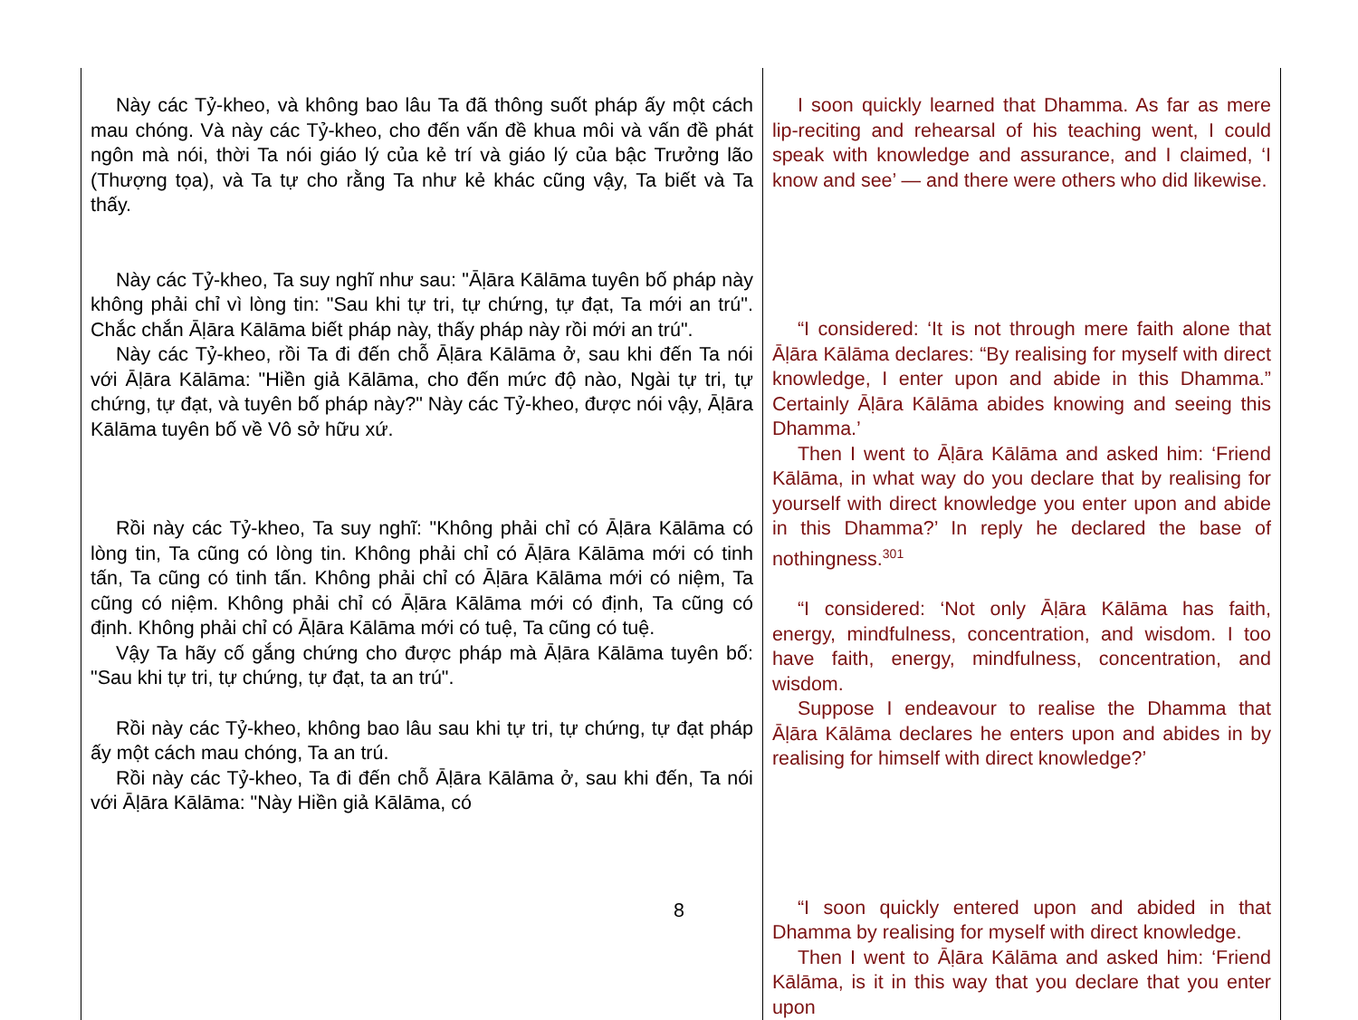| Này các Tỷ-kheo, và không bao lâu Ta đã thông suốt pháp ấy một cách mau chóng. Và này các Tỷ-kheo, cho đến vấn đề khua môi và vấn đề phát ngôn mà nói, thời Ta nói giáo lý của kẻ trí và giáo lý của bậc Trưởng lão (Thượng tọa), và Ta tự cho rằng Ta như kẻ khác cũng vậy, Ta biết và Ta thấy. Này các Tỷ-kheo, Ta suy nghĩ như sau: "Āḷāra Kālāma tuyên bố pháp này không phải chỉ vì lòng tin: "Sau khi tự tri, tự chứng, tự đạt, Ta mới an trú". Chắc chắn Āḷāra Kālāma biết pháp này, thấy pháp này rồi mới an trú". Này các Tỷ-kheo, rồi Ta đi đến chỗ Āḷāra Kālāma ở, sau khi đến Ta nói với Āḷāra Kālāma: "Hiền giả Kālāma, cho đến mức độ nào, Ngài tự tri, tự chứng, tự đạt, và tuyên bố pháp này?" Này các Tỷ-kheo, được nói vậy, Āḷāra Kālāma tuyên bố về Vô sở hữu xứ. Rồi này các Tỷ-kheo, Ta suy nghĩ: "Không phải chỉ có Āḷāra Kālāma có lòng tin, Ta cũng có lòng tin. Không phải chỉ có Āḷāra Kālāma mới có tinh tấn, Ta cũng có tinh tấn. Không phải chỉ có Āḷāra Kālāma mới có niệm, Ta cũng có niệm. Không phải chỉ có Āḷāra Kālāma mới có định, Ta cũng có định. Không phải chỉ có Āḷāra Kālāma mới có tuệ, Ta cũng có tuệ. Vậy Ta hãy cố gắng chứng cho được pháp mà Āḷāra Kālāma tuyên bố: "Sau khi tự tri, tự chứng, tự đạt, ta an trú". Rồi này các Tỷ-kheo, không bao lâu sau khi tự tri, tự chứng, tự đạt pháp ấy một cách mau chóng, Ta an trú. Rồi này các Tỷ-kheo, Ta đi đến chỗ Āḷāra Kālāma ở, sau khi đến, Ta nói với Āḷāra Kālāma: "Này Hiền giả Kālāma, có | I soon quickly learned that Dhamma. As far as mere lip-reciting and rehearsal of his teaching went, I could speak with knowledge and assurance, and I claimed, ‘I know and see’ — and there were others who did likewise. “I considered: ‘It is not through mere faith alone that Āḷāra Kālāma declares: “By realising for myself with direct knowledge, I enter upon and abide in this Dhamma.” Certainly Āḷāra Kālāma abides knowing and seeing this Dhamma.’ Then I went to Āḷāra Kālāma and asked him: ‘Friend Kālāma, in what way do you declare that by realising for yourself with direct knowledge you enter upon and abide in this Dhamma?’ In reply he declared the base of nothingness.<sup>301</sup> “I considered: ‘Not only Āḷāra Kālāma has faith, energy, mindfulness, concentration, and wisdom. I too have faith, energy, mindfulness, concentration, and wisdom. Suppose I endeavour to realise the Dhamma that Āḷāra Kālāma declares he enters upon and abides in by realising for himself with direct knowledge?’ “I soon quickly entered upon and abided in that Dhamma by realising for myself with direct knowledge. Then I went to Āḷāra Kālāma and asked him: ‘Friend Kālāma, is it in this way that you declare that you enter upon |
8